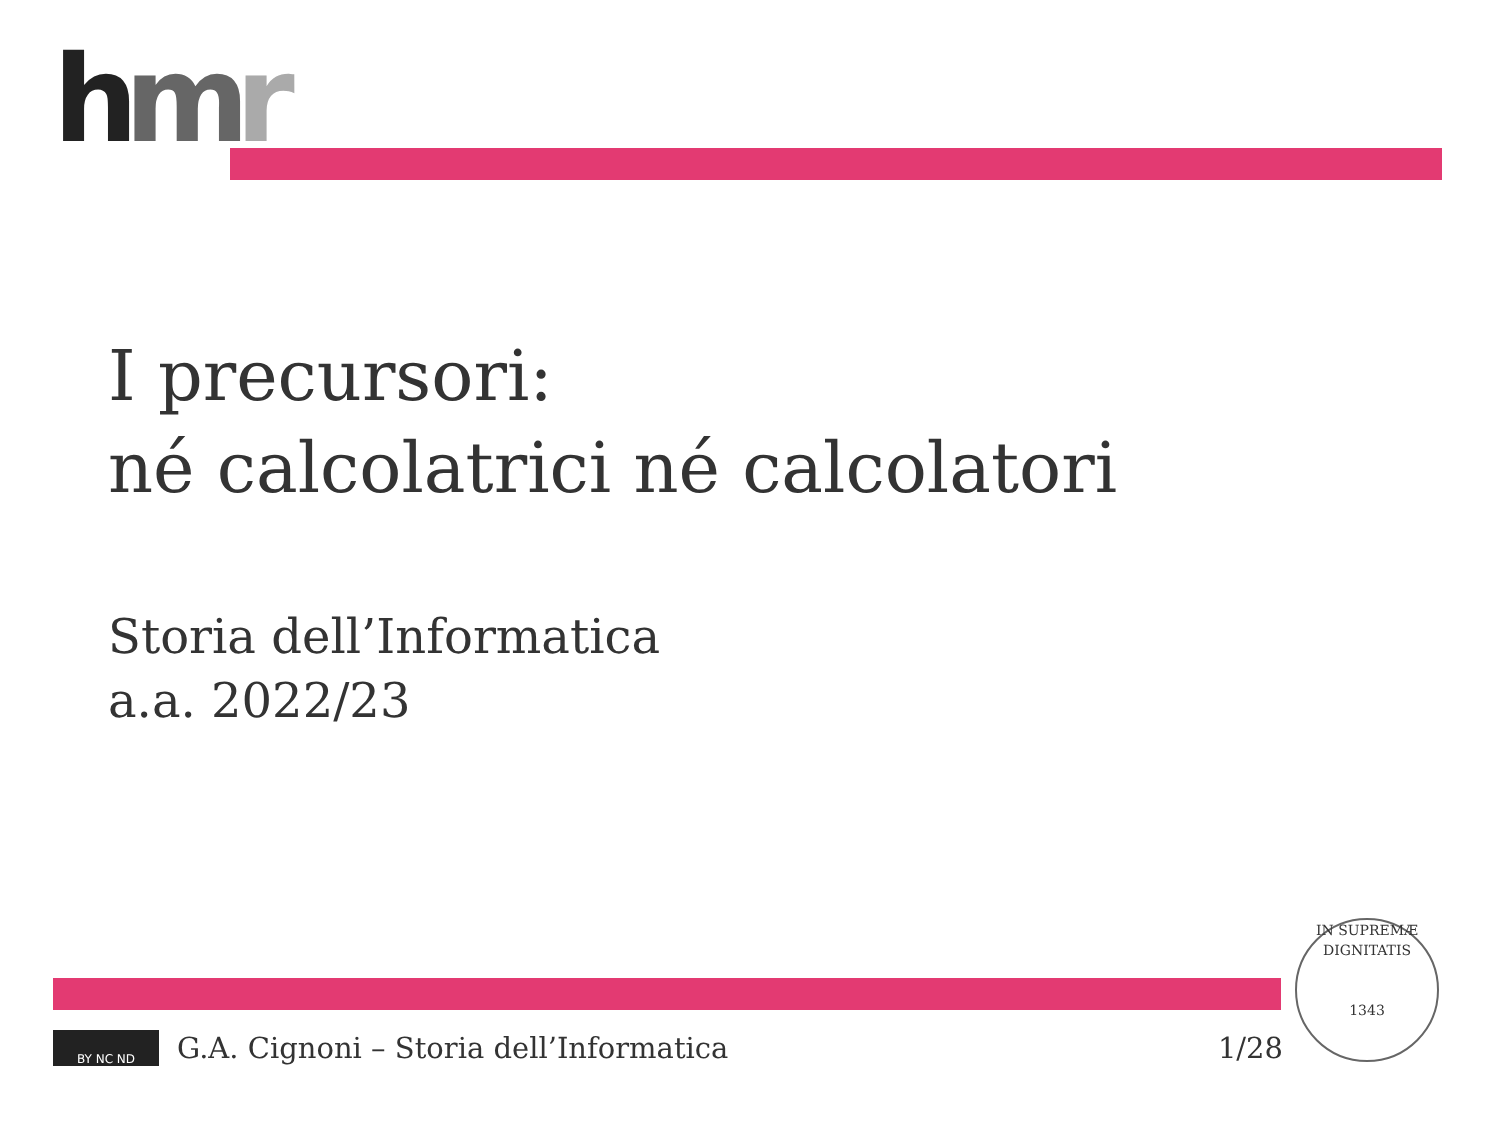hmr
I precursori:
né calcolatrici né calcolatori
Storia dell’Informatica
a.a. 2022/23
BY NC ND
G.A. Cignoni – Storia dell’Informatica 1/28
IN SUPREMÆ DIGNITATIS
1343